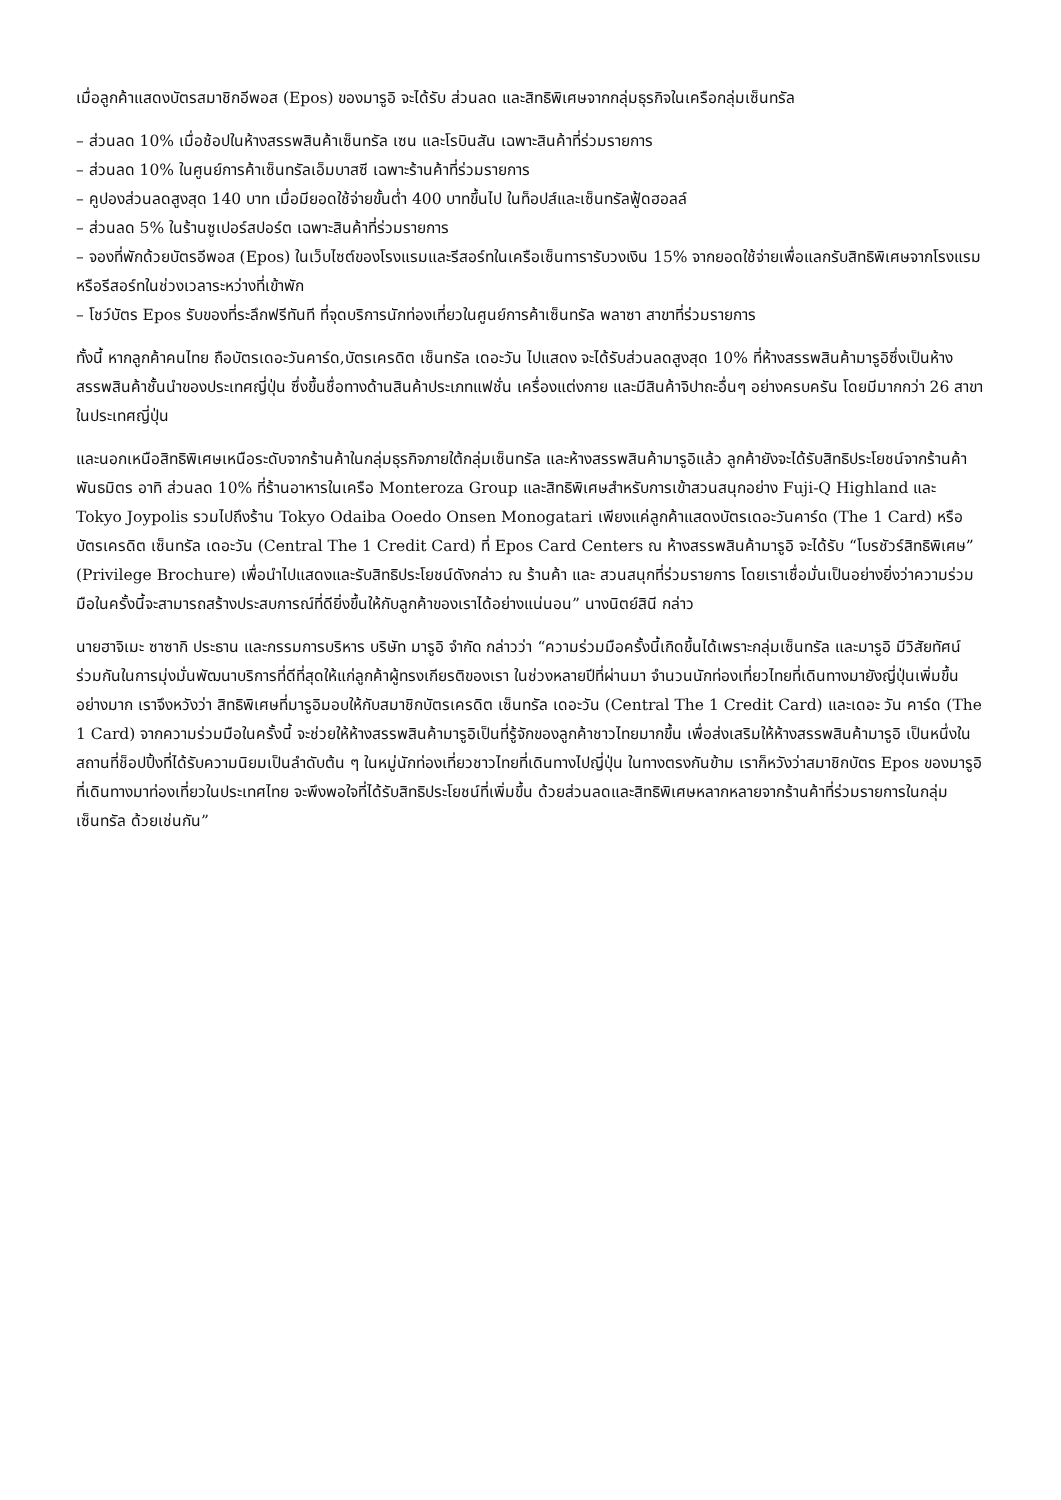เมื่อลูกค้าแสดงบัตรสมาชิกอีพอส (Epos) ของมารูอิ จะได้รับ ส่วนลด และสิทธิพิเศษจากกลุ่มธุรกิจในเครือกลุ่มเซ็นทรัล
– ส่วนลด 10% เมื่อช้อปในห้างสรรพสินค้าเซ็นทรัล เซน และโรบินสัน เฉพาะสินค้าที่ร่วมรายการ
– ส่วนลด 10% ในศูนย์การค้าเซ็นทรัลเอ็มบาสซี เฉพาะร้านค้าที่ร่วมรายการ
– คูปองส่วนลดสูงสุด 140 บาท เมื่อมียอดใช้จ่ายขั้นต่ำ 400 บาทขึ้นไป ในท็อปส์และเซ็นทรัลฟู้ดฮอลล์
– ส่วนลด 5% ในร้านซูเปอร์สปอร์ต เฉพาะสินค้าที่ร่วมรายการ
– จองที่พักด้วยบัตรอีพอส (Epos) ในเว็บไซต์ของโรงแรมและรีสอร์ทในเครือเซ็นทารารับวงเงิน 15% จากยอดใช้จ่ายเพื่อแลกรับสิทธิพิเศษจากโรงแรมหรือรีสอร์ทในช่วงเวลาระหว่างที่เข้าพัก
– โชว์บัตร Epos รับของที่ระลึกฟรีทันที ที่จุดบริการนักท่องเที่ยวในศูนย์การค้าเซ็นทรัล พลาซา สาขาที่ร่วมรายการ
ทั้งนี้ หากลูกค้าคนไทย ถือบัตรเดอะวันคาร์ด,บัตรเครดิต เซ็นทรัล เดอะวัน ไปแสดง จะได้รับส่วนลดสูงสุด 10% ที่ห้างสรรพสินค้ามารูอิซึ่งเป็นห้างสรรพสินค้าชั้นนำของประเทศญี่ปุ่น ซึ่งขึ้นชื่อทางด้านสินค้าประเภทแฟชั่น เครื่องแต่งกาย และมีสินค้าจิปาถะอื่นๆ อย่างครบครัน โดยมีมากกว่า 26 สาขาในประเทศญี่ปุ่น
และนอกเหนือสิทธิพิเศษเหนือระดับจากร้านค้าในกลุ่มธุรกิจภายใต้กลุ่มเซ็นทรัล และห้างสรรพสินค้ามารูอิแล้ว ลูกค้ายังจะได้รับสิทธิประโยชน์จากร้านค้าพันธมิตร อาทิ ส่วนลด 10% ที่ร้านอาหารในเครือ Monteroza Group และสิทธิพิเศษสำหรับการเข้าสวนสนุกอย่าง Fuji-Q Highland และ Tokyo Joypolis รวมไปถึงร้าน Tokyo Odaiba Ooedo Onsen Monogatari เพียงแค่ลูกค้าแสดงบัตรเดอะวันคาร์ด (The 1 Card) หรือบัตรเครดิต เซ็นทรัล เดอะวัน (Central The 1 Credit Card) ที่ Epos Card Centers ณ ห้างสรรพสินค้ามารูอิ จะได้รับ “โบรชัวร์สิทธิพิเศษ” (Privilege Brochure) เพื่อนำไปแสดงและรับสิทธิประโยชน์ดังกล่าว ณ ร้านค้า และ สวนสนุกที่ร่วมรายการ โดยเราเชื่อมั่นเป็นอย่างยิ่งว่าความร่วมมือในครั้งนี้จะสามารถสร้างประสบการณ์ที่ดียิ่งขึ้นให้กับลูกค้าของเราได้อย่างแน่นอน” นางนิตย์สินี กล่าว
นายฮาจิเมะ ซาซากิ ประธาน และกรรมการบริหาร บริษัท มารูอิ จำกัด กล่าวว่า “ความร่วมมือครั้งนี้เกิดขึ้นได้เพราะกลุ่มเซ็นทรัล และมารูอิ มีวิสัยทัศน์ร่วมกันในการมุ่งมั่นพัฒนาบริการที่ดีที่สุดให้แก่ลูกค้าผู้ทรงเกียรติของเรา ในช่วงหลายปีที่ผ่านมา จำนวนนักท่องเที่ยวไทยที่เดินทางมายังญี่ปุ่นเพิ่มขึ้นอย่างมาก เราจึงหวังว่า สิทธิพิเศษที่มารูอิมอบให้กับสมาชิกบัตรเครดิต เซ็นทรัล เดอะวัน (Central The 1 Credit Card) และเดอะ วัน คาร์ด (The 1 Card) จากความร่วมมือในครั้งนี้ จะช่วยให้ห้างสรรพสินค้ามารูอิเป็นที่รู้จักของลูกค้าชาวไทยมากขึ้น เพื่อส่งเสริมให้ห้างสรรพสินค้ามารูอิ เป็นหนึ่งในสถานที่ช็อปปิ้งที่ได้รับความนิยมเป็นลำดับต้น ๆ ในหมู่นักท่องเที่ยวชาวไทยที่เดินทางไปญี่ปุ่น ในทางตรงกันข้าม เราก็หวังว่าสมาชิกบัตร Epos ของมารูอิที่เดินทางมาท่องเที่ยวในประเทศไทย จะพึงพอใจที่ได้รับสิทธิประโยชน์ที่เพิ่มขึ้น ด้วยส่วนลดและสิทธิพิเศษหลากหลายจากร้านค้าที่ร่วมรายการในกลุ่มเซ็นทรัล ด้วยเช่นกัน”